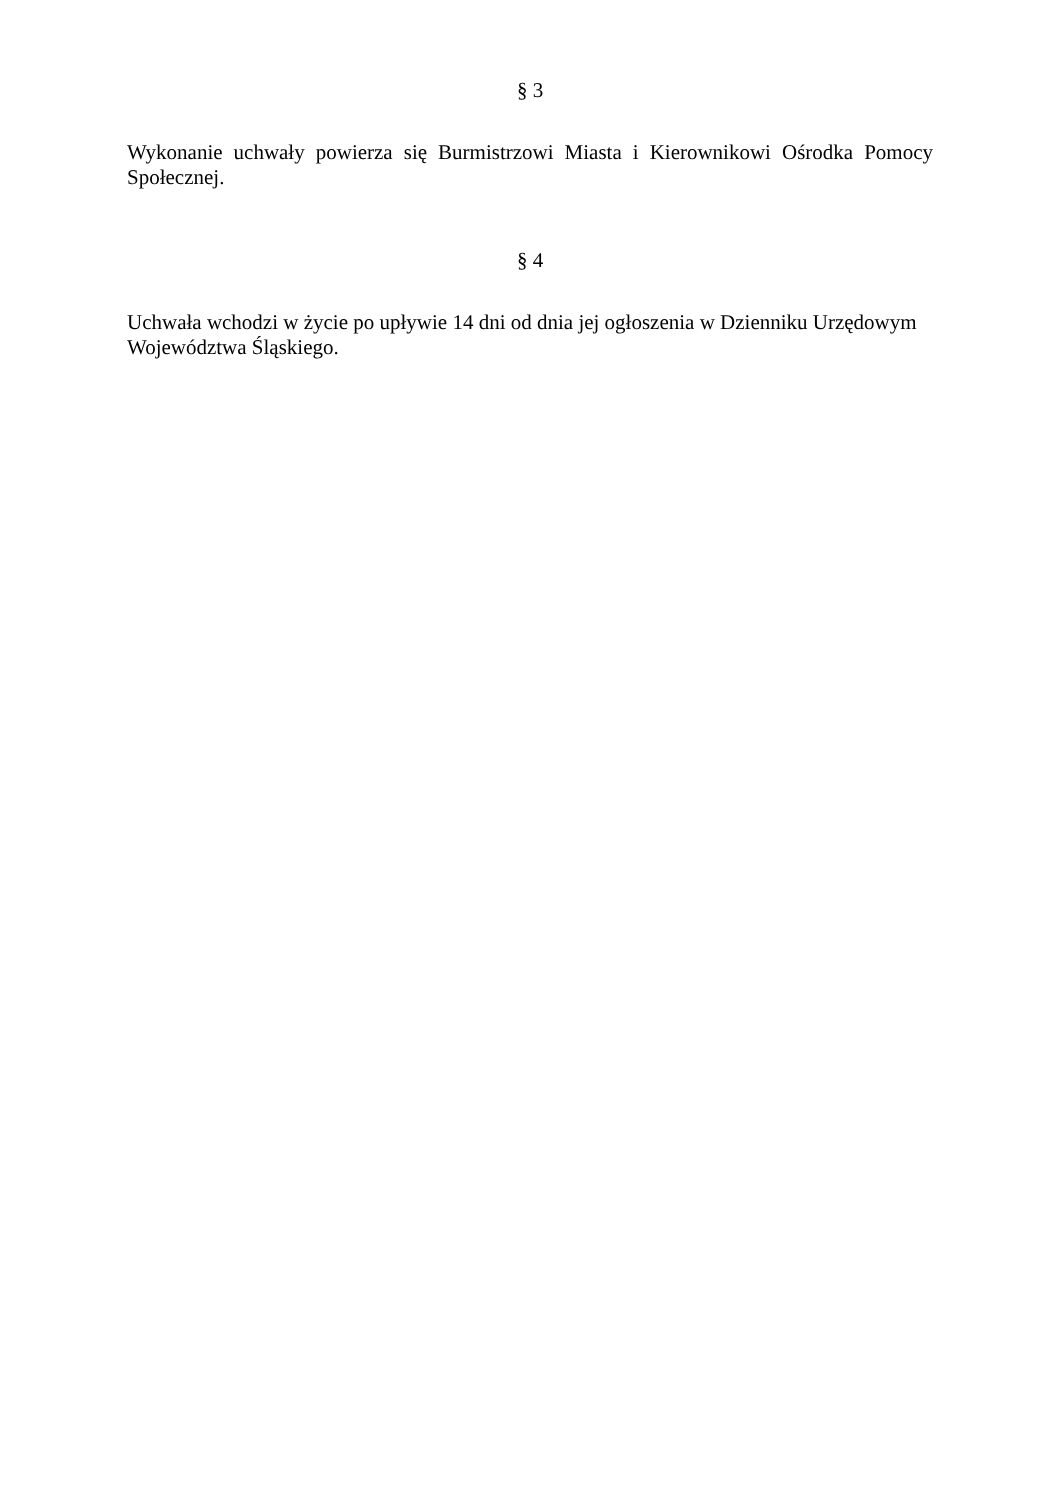§ 3
Wykonanie uchwały powierza się Burmistrzowi Miasta i Kierownikowi Ośrodka Pomocy Społecznej.
§ 4
Uchwała wchodzi w życie po upływie 14 dni od dnia jej ogłoszenia w Dzienniku Urzędowym Województwa Śląskiego.